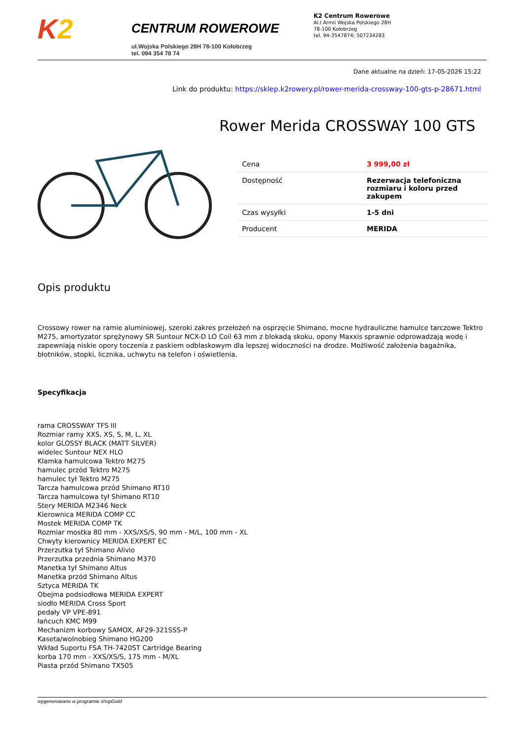K2
CENTRUM ROWEROWE
ul.Wojska Polskiego 28H 78-100 Kołobrzeg
tel. 094 354 78 74
K2 Centrum Rowerowe
Al.I Armii Wojska Polskiego 28H
78-100 Kołobrzeg
tel. 94-3547874; 507234283
Dane aktualne na dzień: 17-05-2026 15:22
Link do produktu: https://sklep.k2rowery.pl/rower-merida-crossway-100-gts-p-28671.html
Rower Merida CROSSWAY 100 GTS
| Cena | 3 999,00 zł |
| Dostępność | Rezerwacja telefoniczna rozmiaru i koloru przed zakupem |
| Czas wysyłki | 1-5 dni |
| Producent | MERIDA |
Opis produktu
Crossowy rower na ramie aluminiowej, szeroki zakres przełożeń na osprzęcie Shimano, mocne hydrauliczne hamulce tarczowe Tektro M275, amortyzator sprężynowy SR Suntour NCX-D LO Coil 63 mm z blokadą skoku, opony Maxxis sprawnie odprowadzają wodę i zapewniają niskie opory toczenia z paskiem odblaskowym dla lepszej widoczności na drodze. Możliwość założenia bagażnika, błotników, stopki, licznika, uchwytu na telefon i oświetlenia.
Specyfikacja
rama CROSSWAY TFS III
Rozmiar ramy XXS, XS, S, M, L, XL
kolor GLOSSY BLACK (MATT SILVER)
widelec Suntour NEX HLO
Klamka hamulcowa Tektro M275
hamulec przód Tektro M275
hamulec tył Tektro M275
Tarcza hamulcowa przód Shimano RT10
Tarcza hamulcowa tył Shimano RT10
Stery MERIDA M2346 Neck
Kierownica MERIDA COMP CC
Mostek MERIDA COMP TK
Rozmiar mostka 80 mm - XXS/XS/S, 90 mm - M/L, 100 mm - XL
Chwyty kierownicy MERIDA EXPERT EC
Przerzutka tył Shimano Alivio
Przerzutka przednia Shimano M370
Manetka tył Shimano Altus
Manetka przód Shimano Altus
Sztyca MERIDA TK
Obejma podsiodłowa MERIDA EXPERT
siodło MERIDA Cross Sport
pedały VP VPE-891
łańcuch KMC M99
Mechanizm korbowy SAMOX, AF29-321SSS-P
Kaseta/wolnobieg Shimano HG200
Wkład Suportu FSA TH-7420ST Cartridge Bearing
korba 170 mm - XXS/XS/S, 175 mm - M/XL
Piasta przód Shimano TX505
wygenerowano w programie shopGold